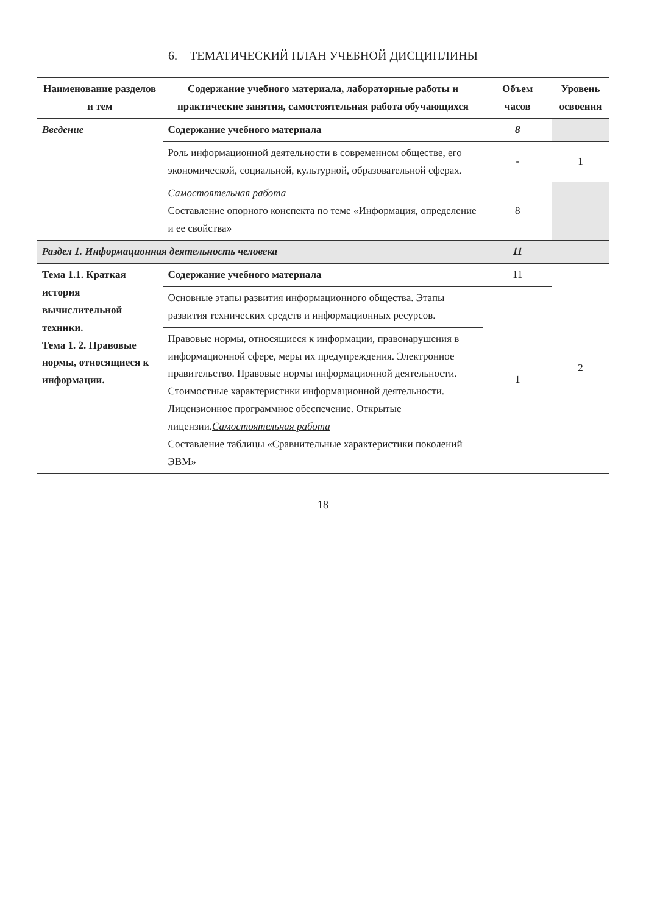6. ТЕМАТИЧЕСКИЙ ПЛАН УЧЕБНОЙ ДИСЦИПЛИНЫ
| Наименование разделов и тем | Содержание учебного материала, лабораторные работы и практические занятия, самостоятельная работа обучающихся | Объем часов | Уровень освоения |
| --- | --- | --- | --- |
| Введение | Содержание учебного материала | 8 | |
| | Роль информационной деятельности в современном обществе, его экономической, социальной, культурной, образовательной сферах. | - | 1 |
| | Самостоятельная работа Составление опорного конспекта по теме «Информация, определение и ее свойства» | 8 | |
| Раздел 1. Информационная деятельность человека | | 11 | |
| Тема 1.1. Краткая история вычислительной техники. Тема 1. 2. Правовые нормы, относящиеся к информации. | Содержание учебного материала | 11 | 2 |
| | Основные этапы развития информационного общества. Этапы развития технических средств и информационных ресурсов. | 1 | |
| | Правовые нормы, относящиеся к информации, правонарушения в информационной сфере, меры их предупреждения. Электронное правительство. Правовые нормы информационной деятельности. Стоимостные характеристики информационной деятельности. Лицензионное программное обеспечение. Открытые лицензии. Самостоятельная работа Составление таблицы «Сравнительные характеристики поколений ЭВМ» | | |
18